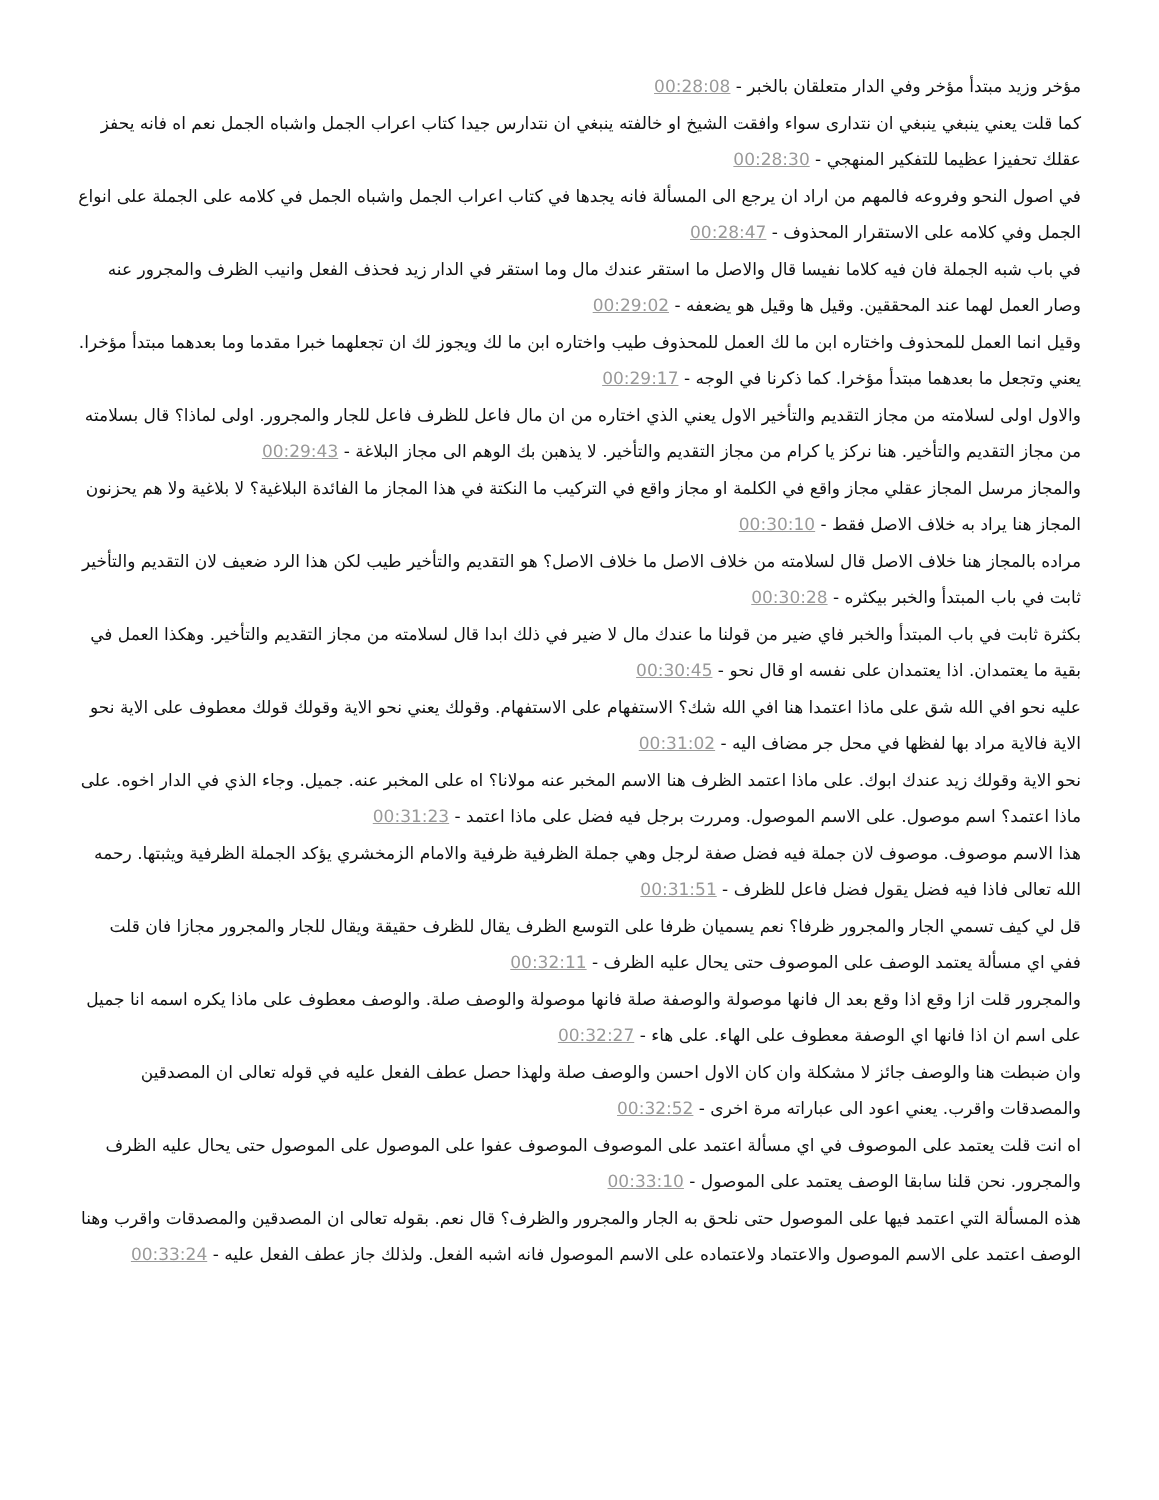مؤخر وزيد مبتدأ مؤخر وفي الدار متعلقان بالخبر - 00:28:08
كما قلت يعني ينبغي ينبغي ان نتدارى سواء وافقت الشيخ او خالفته ينبغي ان نتدارس جيدا كتاب اعراب الجمل واشباه الجمل نعم اه فانه يحفز عقلك تحفيزا عظيما للتفكير المنهجي - 00:28:30
في اصول النحو وفروعه فالمهم من اراد ان يرجع الى المسألة فانه يجدها في كتاب اعراب الجمل واشباه الجمل في كلامه على الجملة على انواع الجمل وفي كلامه على الاستقرار المحذوف - 00:28:47
في باب شبه الجملة فان فيه كلاما نفيسا قال والاصل ما استقر عندك مال وما استقر في الدار زيد فحذف الفعل وانيب الظرف والمجرور عنه وصار العمل لهما عند المحققين. وقيل ها وقيل هو يضعفه - 00:29:02
وقيل انما العمل للمحذوف واختاره ابن ما لك العمل للمحذوف طيب واختاره ابن ما لك ويجوز لك ان تجعلهما خبرا مقدما وما بعدهما مبتدأ مؤخرا. يعني وتجعل ما بعدهما مبتدأ مؤخرا. كما ذكرنا في الوجه - 00:29:17
والاول اولى لسلامته من مجاز التقديم والتأخير الاول يعني الذي اختاره من ان مال فاعل للظرف فاعل للجار والمجرور. اولى لماذا؟ قال بسلامته من مجاز التقديم والتأخير. هنا نركز يا كرام من مجاز التقديم والتأخير. لا يذهبن بك الوهم الى مجاز البلاغة - 00:29:43
والمجاز مرسل المجاز عقلي مجاز واقع في الكلمة او مجاز واقع في التركيب ما النكتة في هذا المجاز ما الفائدة البلاغية؟ لا بلاغية ولا هم يحزنون المجاز هنا يراد به خلاف الاصل فقط - 00:30:10
مراده بالمجاز هنا خلاف الاصل قال لسلامته من خلاف الاصل ما خلاف الاصل؟ هو التقديم والتأخير طيب لكن هذا الرد ضعيف لان التقديم والتأخير ثابت في باب المبتدأ والخبر بيكثره - 00:30:28
بكثرة ثابت في باب المبتدأ والخبر فاي ضير من قولنا ما عندك مال لا ضير في ذلك ابدا قال لسلامته من مجاز التقديم والتأخير. وهكذا العمل في بقية ما يعتمدان. اذا يعتمدان على نفسه او قال نحو - 00:30:45
عليه نحو افي الله شق على ماذا اعتمدا هنا افي الله شك؟ الاستفهام على الاستفهام. وقولك يعني نحو الاية وقولك قولك معطوف على الاية نحو الاية فالاية مراد بها لفظها في محل جر مضاف اليه - 00:31:02
نحو الاية وقولك زيد عندك ابوك. على ماذا اعتمد الظرف هنا الاسم المخبر عنه مولانا؟ اه على المخبر عنه. جميل. وجاء الذي في الدار اخوه. على ماذا اعتمد؟ اسم موصول. على الاسم الموصول. ومررت برجل فيه فضل على ماذا اعتمد - 00:31:23
هذا الاسم موصوف. موصوف لان جملة فيه فضل صفة لرجل وهي جملة الظرفية ظرفية والامام الزمخشري يؤكد الجملة الظرفية ويثبتها. رحمه الله تعالى فاذا فيه فضل يقول فضل فاعل للظرف - 00:31:51
قل لي كيف تسمي الجار والمجرور ظرفا؟ نعم يسميان ظرفا على التوسع الظرف يقال للظرف حقيقة ويقال للجار والمجرور مجازا فان قلت ففي اي مسألة يعتمد الوصف على الموصوف حتى يحال عليه الظرف - 00:32:11
والمجرور قلت ازا وقع اذا وقع بعد ال فانها موصولة والوصفة صلة فانها موصولة والوصف صلة. والوصف معطوف على ماذا يكره اسمه انا جميل على اسم ان اذا فانها اي الوصفة معطوف على الهاء. على هاء - 00:32:27
وان ضبطت هنا والوصف جائز لا مشكلة وان كان الاول احسن والوصف صلة ولهذا حصل عطف الفعل عليه في قوله تعالى ان المصدقين والمصدقات واقرب. يعني اعود الى عباراته مرة اخرى - 00:32:52
اه انت قلت يعتمد على الموصوف في اي مسألة اعتمد على الموصوف الموصوف عفوا على الموصول على الموصول حتى يحال عليه الظرف والمجرور. نحن قلنا سابقا الوصف يعتمد على الموصول - 00:33:10
هذه المسألة التي اعتمد فيها على الموصول حتى نلحق به الجار والمجرور والظرف؟ قال نعم. بقوله تعالى ان المصدقين والمصدقات واقرب وهنا الوصف اعتمد على الاسم الموصول والاعتماد ولاعتماده على الاسم الموصول فانه اشبه الفعل. ولذلك جاز عطف الفعل عليه - 00:33:24